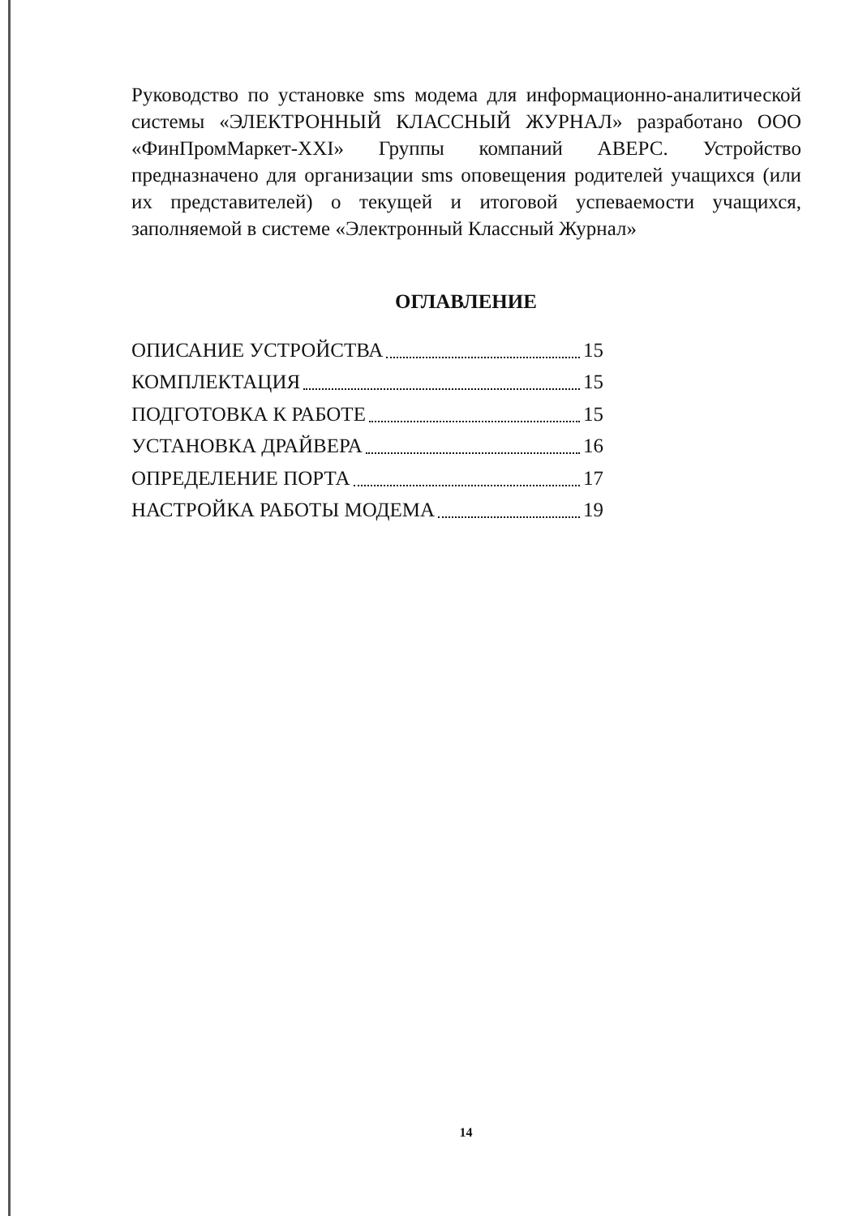Руководство по установке sms модема для информационно-аналитической системы «ЭЛЕКТРОННЫЙ КЛАССНЫЙ ЖУРНАЛ» разработано ООО «ФинПромМаркет-XXI» Группы компаний АВЕРС. Устройство предназначено для организации sms оповещения родителей учащихся (или их представителей) о текущей и итоговой успеваемости учащихся, заполняемой в системе «Электронный Классный Журнал»
ОГЛАВЛЕНИЕ
ОПИСАНИЕ УСТРОЙСТВА 15
КОМПЛЕКТАЦИЯ 15
ПОДГОТОВКА К РАБОТЕ 15
УСТАНОВКА ДРАЙВЕРА 16
ОПРЕДЕЛЕНИЕ ПОРТА 17
НАСТРОЙКА РАБОТЫ МОДЕМА 19
14